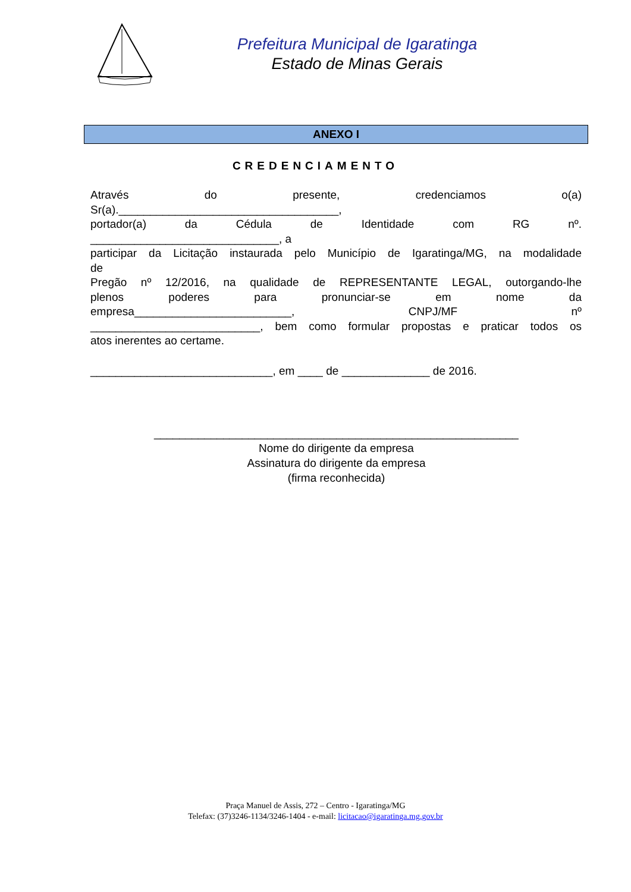Prefeitura Municipal de Igaratinga
Estado de Minas Gerais
ANEXO I
CREDENCIAMENTO
Através do presente, credenciamos o(a)
Sr(a).___________________________________,
portador(a) da Cédula de Identidade com RG nº.
______________________________, a
participar da Licitação instaurada pelo Município de Igaratinga/MG, na modalidade
de
Pregão nº 12/2016, na qualidade de REPRESENTANTE LEGAL, outorgando-lhe
plenos poderes para pronunciar-se em nome da
empresa_________________________, CNPJ/MF nº
___________________________, bem como formular propostas e praticar todos os
atos inerentes ao certame.
_____________________________, em ____ de ______________ de 2016.
__________________________________________________________
Nome do dirigente da empresa
Assinatura do dirigente da empresa
(firma reconhecida)
Praça Manuel de Assis, 272 – Centro - Igaratinga/MG
Telefax: (37)3246-1134/3246-1404 - e-mail: licitacao@igaratinga.mg.gov.br